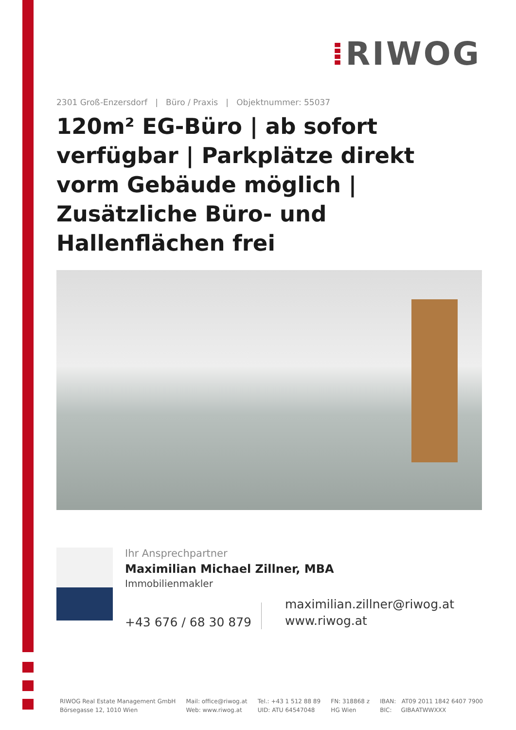⁞RIWOG
2301 Groß-Enzersdorf | Büro / Praxis | Objektnummer: 55037
120m² EG-Büro | ab sofort verfügbar | Parkplätze direkt vorm Gebäude möglich | Zusätzliche Büro- und Hallenflächen frei
Ihr Ansprechpartner
Maximilian Michael Zillner, MBA
Immobilienmakler
+43 676 / 68 30 879
maximilian.zillner@riwog.at
www.riwog.at
RIWOG Real Estate Management GmbH
Börsegasse 12, 1010 Wien
Mail: office@riwog.at
Web: www.riwog.at
Tel.: +43 1 512 88 89
UID: ATU 64547048
FN: 318868 z
HG Wien
IBAN: AT09 2011 1842 6407 7900
BIC: GIBAATWWXXX